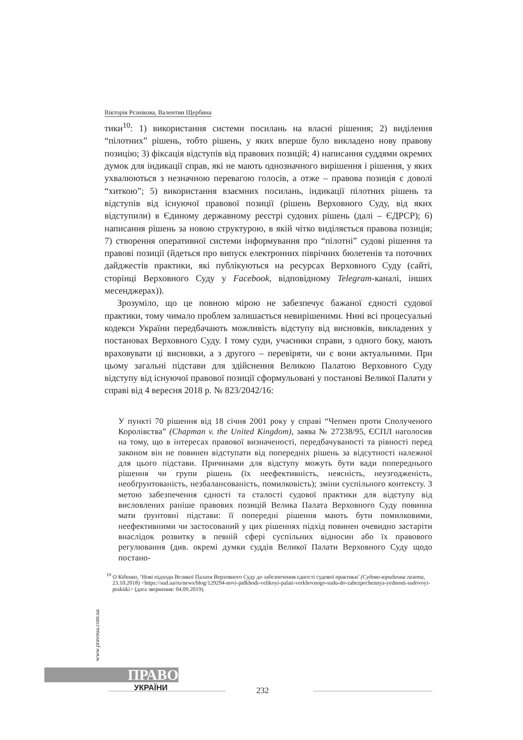Вікторія Рєзнікова, Валентин Щербина
тики<sup>10</sup>: 1) використання системи посилань на власні рішення; 2) виділення “пілотних” рішень, тобто рішень, у яких вперше було викладено нову правову позицію; 3) фіксація відступів від правових позицій; 4) написання суддями окремих думок для індикації справ, які не мають однозначного вирішення і рішення, у яких ухвалюються з незначною перевагою голосів, а отже – правова позиція є доволі “хиткою”; 5) використання взаємних посилань, індикації пілотних рішень та відступів від існуючої правової позиції (рішень Верховного Суду, від яких відступили) в Єдиному державному реєстрі судових рішень (далі – ЄДРСР); 6) написання рішень за новою структурою, в якій чітко виділяється правова позиція; 7) створення оперативної системи інформування про “пілотні” судові рішення та правові позиції (йдеться про випуск електронних піврічних бюлетенів та поточних дайджестів практики, які публікуються на ресурсах Верховного Суду (сайті, сторінці Верховного Суду у Facebook, відповідному Telegram-каналі, інших месенджерах)).
Зрозуміло, що це повною мірою не забезпечує бажаної єдності судової практики, тому чимало проблем залишається невирішеними. Нині всі процесуальні кодекси України передбачають можливість відступу від висновків, викладених у постановах Верховного Суду. І тому суди, учасники справи, з одного боку, мають враховувати ці висновки, а з другого – перевіряти, чи є вони актуальними. При цьому загальні підстави для здійснення Великою Палатою Верховного Суду відступу від існуючої правової позиції сформульовані у постанові Великої Палати у справі від 4 вересня 2018 р. № 823/2042/16:
У пункті 70 рішення від 18 січня 2001 року у справі “Чепмен проти Сполученого Королівства” (Chapman v. the United Kingdom), заява № 27238/95, ЄСПЛ наголосив на тому, що в інтересах правової визначеності, передбачуваності та рівності перед законом він не повинен відступати від попередніх рішень за відсутності належної для цього підстави. Причинами для відступу можуть бути вади попереднього рішення чи групи рішень (їх неефективність, неясність, неузгодженість, необґрунтованість, незбалансованість, помилковість); зміни суспільного контексту. З метою забезпечення єдності та сталості судової практики для відступу від висловлених раніше правових позицій Велика Палата Верховного Суду повинна мати ґрунтовні підстави: її попередні рішення мають бути помилковими, неефективними чи застосований у цих рішеннях підхід повинен очевидно застаріти внаслідок розвитку в певній сфері суспільних відносин або їх правового регулювання (див. окремі думки суддів Великої Палати Верховного Суду щодо постано-
<sup>10</sup> О Кібенко, ‘Нові підходи Великої Палати Верховного Суду до забезпечення єдності судової практики’ (Судово-юридична газета, 23.10.2018) <https://sud.ua/ru/news/blog/129294-novi-pidkhodi-velikoyi-palati-verkhovnogo-sudu-do-zabezpechennya-yednosti-sudovoyi-praktiki> (дата звернення: 04.09.2019).
www.pravoua.com.ua
ПРАВО
УКРАЇНИ 232